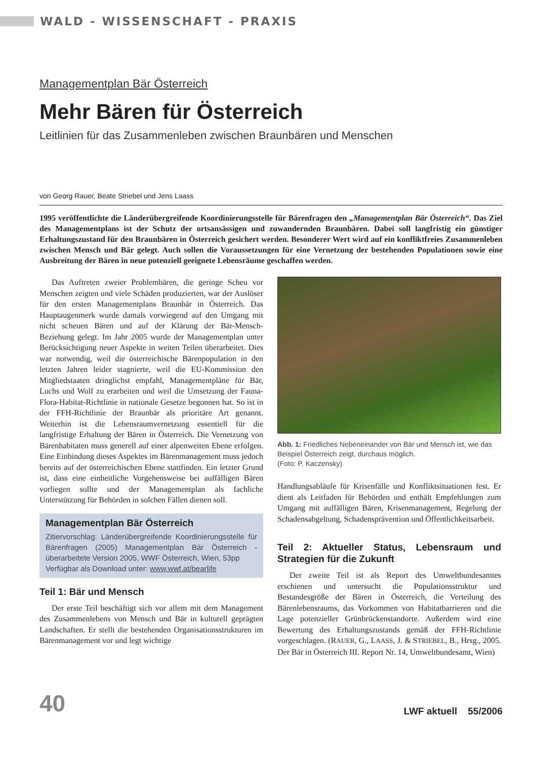WALD - WISSENSCHAFT - PRAXIS
Managementplan Bär Österreich
Mehr Bären für Österreich
Leitlinien für das Zusammenleben zwischen Braunbären und Menschen
von Georg Rauer, Beate Striebel und Jens Laass
1995 veröffentlichte die Länderübergreifende Koordinierungsstelle für Bärenfragen den „Managementplan Bär Österreich“. Das Ziel des Managementplans ist der Schutz der ortsansässigen und zuwandernden Braunbären. Dabei soll langfristig ein günstiger Erhaltungszustand für den Braunbären in Österreich gesichert werden. Besonderer Wert wird auf ein konfliktfreies Zusammenleben zwischen Mensch und Bär gelegt. Auch sollen die Voraussetzungen für eine Vernetzung der bestehenden Populationen sowie eine Ausbreitung der Bären in neue potenziell geeignete Lebensräume geschaffen werden.
Das Auftreten zweier Problembären, die geringe Scheu vor Menschen zeigten und viele Schäden produzierten, war der Auslöser für den ersten Managementplans Braunbär in Österreich. Das Hauptaugenmerk wurde damals vorwiegend auf den Umgang mit nicht scheuen Bären und auf der Klärung der Bär-Mensch-Beziehung gelegt. Im Jahr 2005 wurde der Managementplan unter Berücksichtigung neuer Aspekte in weiten Teilen überarbeitet. Dies war notwendig, weil die österreichische Bärenpopulation in den letzten Jahren leider stagnierte, weil die EU-Kommission den Mitgliedstaaten dringlichst empfahl, Managementpläne für Bär, Luchs und Wolf zu erarbeiten und weil die Umsetzung der Fauna-Flora-Habitat-Richtlinie in nationale Gesetze begonnen hat. So ist in der FFH-Richtlinie der Braunbär als prioritäre Art genannt. Weiterhin ist die Lebensraumvernetzung essentiell für die langfristige Erhaltung der Bären in Österreich. Die Vernetzung von Bärenhabitaten muss generell auf einer alpenweiten Ebene erfolgen. Eine Einbindung dieses Aspektes im Bärenmanagement muss jedoch bereits auf der österreichischen Ebene stattfinden. Ein letzter Grund ist, dass eine einheitliche Vorgehensweise bei auffälligen Bären vorliegen sollte und der Managementplan als fachliche Unterstützung für Behörden in solchen Fällen dienen soll.
Managementplan Bär Österreich
Zitiervorschlag: Länderübergreifende Koordinierungsstelle für Bärenfragen (2005) Managementplan Bär Österreich - überarbeitete Version 2005, WWF Österreich, Wien, 53pp
Verfügbar als Download unter: www.wwf.at/bearlife
Teil 1: Bär und Mensch
Der erste Teil beschäftigt sich vor allem mit dem Management des Zusammenlebens von Mensch und Bär in kulturell geprägten Landschaften. Er stellt die bestehenden Organisationsstrukturen im Bärenmanagement vor und legt wichtige
Abb. 1: Friedliches Nebeneinander von Bär und Mensch ist, wie das Beispiel Österreich zeigt, durchaus möglich.
(Foto: P. Kaczensky)
Handlungsabläufe für Krisenfälle und Konfliktsituationen fest. Er dient als Leitfaden für Behörden und enthält Empfehlungen zum Umgang mit auffälligen Bären, Krisenmanagement, Regelung der Schadensabgeltung, Schadensprävention und Öffentlichkeitsarbeit.
Teil 2: Aktueller Status, Lebensraum und Strategien für die Zukunft
Der zweite Teil ist als Report des Umweltbundesamtes erschienen und untersucht die Populationsstruktur und Bestandesgröße der Bären in Österreich, die Verteilung des Bärenlebensraums, das Vorkommen von Habitatbarrieren und die Lage potenzieller Grünbrückenstandorte. Außerdem wird eine Bewertung des Erhaltungszustands gemäß der FFH-Richtlinie vorgeschlagen. (RAUER, G., LAASS, J. & STRIEBEL, B., Hrsg., 2005. Der Bär in Österreich III. Report Nr. 14, Umweltbundesamt, Wien)
40 LWF aktuell 55/2006